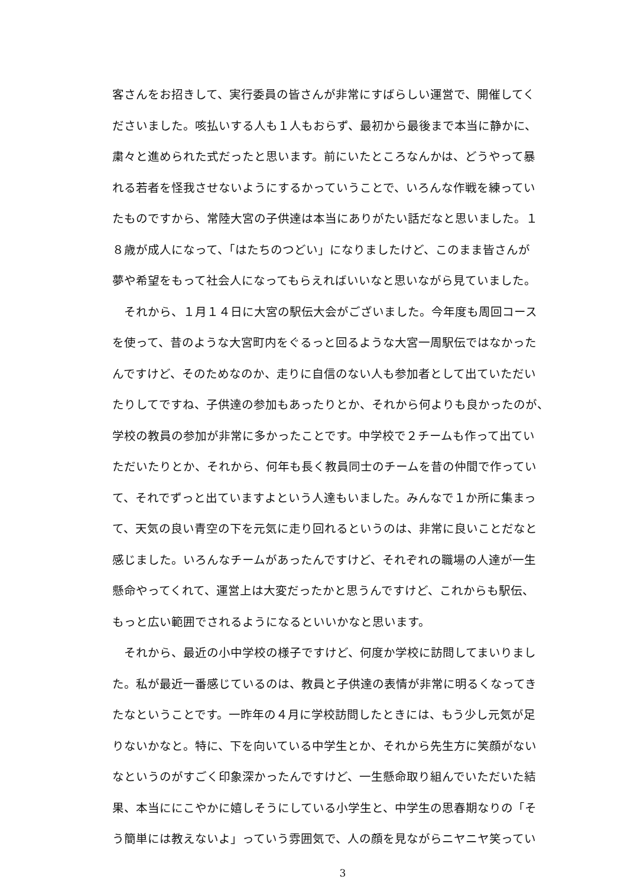客さんをお招きして、実行委員の皆さんが非常にすばらしい運営で、開催してく
ださいました。咳払いする人も１人もおらず、最初から最後まで本当に静かに、
粛々と進められた式だったと思います。前にいたところなんかは、どうやって暴
れる若者を怪我させないようにするかっていうことで、いろんな作戦を練ってい
たものですから、常陸大宮の子供達は本当にありがたい話だなと思いました。１
８歳が成人になって、「はたちのつどい」になりましたけど、このまま皆さんが
夢や希望をもって社会人になってもらえればいいなと思いながら見ていました。
　それから、１月１４日に大宮の駅伝大会がございました。今年度も周回コース
を使って、昔のような大宮町内をぐるっと回るような大宮一周駅伝ではなかった
んですけど、そのためなのか、走りに自信のない人も参加者として出ていただい
たりしてですね、子供達の参加もあったりとか、それから何よりも良かったのが、
学校の教員の参加が非常に多かったことです。中学校で２チームも作って出てい
ただいたりとか、それから、何年も長く教員同士のチームを昔の仲間で作ってい
て、それでずっと出ていますよという人達もいました。みんなで１か所に集まっ
て、天気の良い青空の下を元気に走り回れるというのは、非常に良いことだなと
感じました。いろんなチームがあったんですけど、それぞれの職場の人達が一生
懸命やってくれて、運営上は大変だったかと思うんですけど、これからも駅伝、
もっと広い範囲でされるようになるといいかなと思います。
　それから、最近の小中学校の様子ですけど、何度か学校に訪問してまいりまし
た。私が最近一番感じているのは、教員と子供達の表情が非常に明るくなってき
たなということです。一昨年の４月に学校訪問したときには、もう少し元気が足
りないかなと。特に、下を向いている中学生とか、それから先生方に笑顔がない
なというのがすごく印象深かったんですけど、一生懸命取り組んでいただいた結
果、本当ににこやかに嬉しそうにしている小学生と、中学生の思春期なりの「そ
う簡単には教えないよ」っていう雰囲気で、人の顔を見ながらニヤニヤ笑ってい
3